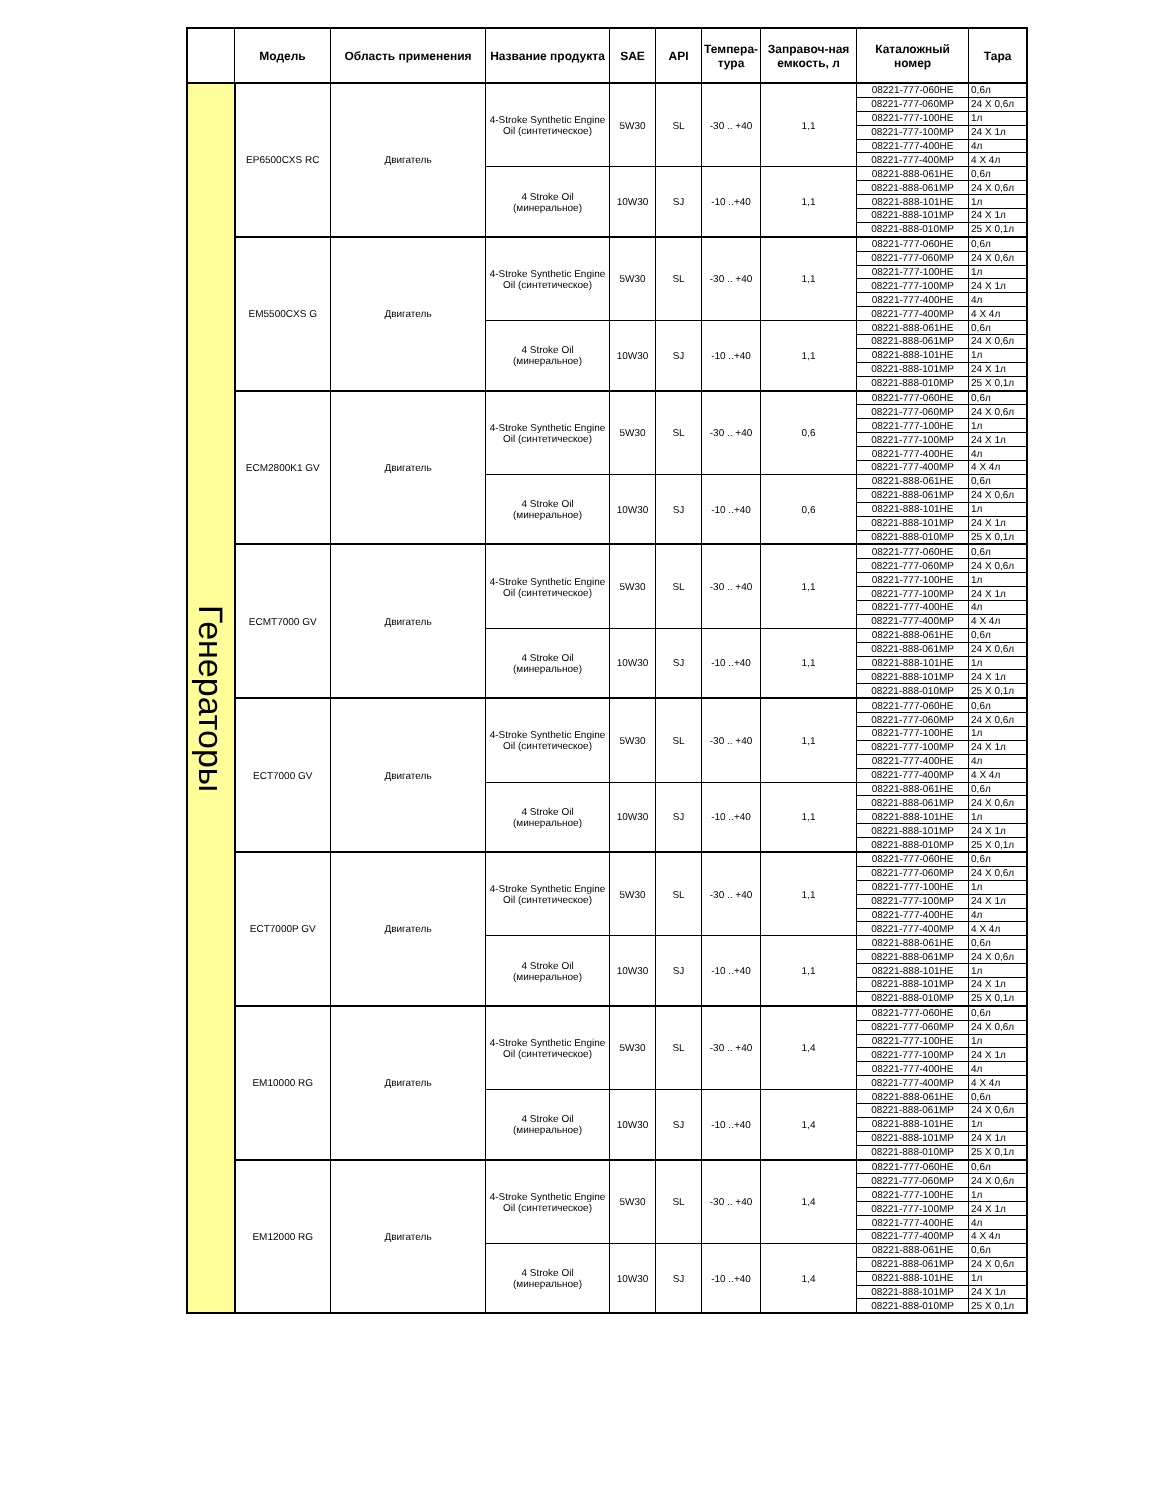| | Модель | Область применения | Название продукта | SAE | API | Темпера-тура | Заправоч-ная емкость, л | Каталожный номер | Тара |
| --- | --- | --- | --- | --- | --- | --- | --- | --- | --- |
| Генераторы | EP6500CXS RC | Двигатель | 4-Stroke Synthetic Engine Oil (синтетическое) | 5W30 | SL | -30 .. +40 | 1,1 | 08221-777-060HE | 0,6л |
| | | | | | | | | 08221-777-060MP | 24 X 0,6л |
| | | | | | | | | 08221-777-100HE | 1л |
| | | | | | | | | 08221-777-100MP | 24 X 1л |
| | | | | | | | | 08221-777-400HE | 4л |
| | | | | | | | | 08221-777-400MP | 4 X 4л |
| | | | 4 Stroke Oil (минеральное) | 10W30 | SJ | -10 ..+40 | 1,1 | 08221-888-061HE | 0,6л |
| | | | | | | | | 08221-888-061MP | 24 X 0,6л |
| | | | | | | | | 08221-888-101HE | 1л |
| | | | | | | | | 08221-888-101MP | 24 X 1л |
| | | | | | | | | 08221-888-010MP | 25 X 0,1л |
| | EM5500CXS G | Двигатель | 4-Stroke Synthetic Engine Oil (синтетическое) | 5W30 | SL | -30 .. +40 | 1,1 | 08221-777-060HE | 0,6л |
| | | | | | | | | 08221-777-060MP | 24 X 0,6л |
| | | | | | | | | 08221-777-100HE | 1л |
| | | | | | | | | 08221-777-100MP | 24 X 1л |
| | | | | | | | | 08221-777-400HE | 4л |
| | | | | | | | | 08221-777-400MP | 4 X 4л |
| | | | 4 Stroke Oil (минеральное) | 10W30 | SJ | -10 ..+40 | 1,1 | 08221-888-061HE | 0,6л |
| | | | | | | | | 08221-888-061MP | 24 X 0,6л |
| | | | | | | | | 08221-888-101HE | 1л |
| | | | | | | | | 08221-888-101MP | 24 X 1л |
| | | | | | | | | 08221-888-010MP | 25 X 0,1л |
| | ECM2800K1 GV | Двигатель | 4-Stroke Synthetic Engine Oil (синтетическое) | 5W30 | SL | -30 .. +40 | 0,6 | 08221-777-060HE | 0,6л |
| | | | | | | | | 08221-777-060MP | 24 X 0,6л |
| | | | | | | | | 08221-777-100HE | 1л |
| | | | | | | | | 08221-777-100MP | 24 X 1л |
| | | | | | | | | 08221-777-400HE | 4л |
| | | | | | | | | 08221-777-400MP | 4 X 4л |
| | | | 4 Stroke Oil (минеральное) | 10W30 | SJ | -10 ..+40 | 0,6 | 08221-888-061HE | 0,6л |
| | | | | | | | | 08221-888-061MP | 24 X 0,6л |
| | | | | | | | | 08221-888-101HE | 1л |
| | | | | | | | | 08221-888-101MP | 24 X 1л |
| | | | | | | | | 08221-888-010MP | 25 X 0,1л |
| | ECMT7000 GV | Двигатель | 4-Stroke Synthetic Engine Oil (синтетическое) | 5W30 | SL | -30 .. +40 | 1,1 | 08221-777-060HE | 0,6л |
| | | | | | | | | 08221-777-060MP | 24 X 0,6л |
| | | | | | | | | 08221-777-100HE | 1л |
| | | | | | | | | 08221-777-100MP | 24 X 1л |
| | | | | | | | | 08221-777-400HE | 4л |
| | | | | | | | | 08221-777-400MP | 4 X 4л |
| | | | 4 Stroke Oil (минеральное) | 10W30 | SJ | -10 ..+40 | 1,1 | 08221-888-061HE | 0,6л |
| | | | | | | | | 08221-888-061MP | 24 X 0,6л |
| | | | | | | | | 08221-888-101HE | 1л |
| | | | | | | | | 08221-888-101MP | 24 X 1л |
| | | | | | | | | 08221-888-010MP | 25 X 0,1л |
| | ECT7000 GV | Двигатель | 4-Stroke Synthetic Engine Oil (синтетическое) | 5W30 | SL | -30 .. +40 | 1,1 | 08221-777-060HE | 0,6л |
| | | | | | | | | 08221-777-060MP | 24 X 0,6л |
| | | | | | | | | 08221-777-100HE | 1л |
| | | | | | | | | 08221-777-100MP | 24 X 1л |
| | | | | | | | | 08221-777-400HE | 4л |
| | | | | | | | | 08221-777-400MP | 4 X 4л |
| | | | 4 Stroke Oil (минеральное) | 10W30 | SJ | -10 ..+40 | 1,1 | 08221-888-061HE | 0,6л |
| | | | | | | | | 08221-888-061MP | 24 X 0,6л |
| | | | | | | | | 08221-888-101HE | 1л |
| | | | | | | | | 08221-888-101MP | 24 X 1л |
| | | | | | | | | 08221-888-010MP | 25 X 0,1л |
| | ECT7000P GV | Двигатель | 4-Stroke Synthetic Engine Oil (синтетическое) | 5W30 | SL | -30 .. +40 | 1,1 | 08221-777-060HE | 0,6л |
| | | | | | | | | 08221-777-060MP | 24 X 0,6л |
| | | | | | | | | 08221-777-100HE | 1л |
| | | | | | | | | 08221-777-100MP | 24 X 1л |
| | | | | | | | | 08221-777-400HE | 4л |
| | | | | | | | | 08221-777-400MP | 4 X 4л |
| | | | 4 Stroke Oil (минеральное) | 10W30 | SJ | -10 ..+40 | 1,1 | 08221-888-061HE | 0,6л |
| | | | | | | | | 08221-888-061MP | 24 X 0,6л |
| | | | | | | | | 08221-888-101HE | 1л |
| | | | | | | | | 08221-888-101MP | 24 X 1л |
| | | | | | | | | 08221-888-010MP | 25 X 0,1л |
| | EM10000 RG | Двигатель | 4-Stroke Synthetic Engine Oil (синтетическое) | 5W30 | SL | -30 .. +40 | 1,4 | 08221-777-060HE | 0,6л |
| | | | | | | | | 08221-777-060MP | 24 X 0,6л |
| | | | | | | | | 08221-777-100HE | 1л |
| | | | | | | | | 08221-777-100MP | 24 X 1л |
| | | | | | | | | 08221-777-400HE | 4л |
| | | | | | | | | 08221-777-400MP | 4 X 4л |
| | | | 4 Stroke Oil (минеральное) | 10W30 | SJ | -10 ..+40 | 1,4 | 08221-888-061HE | 0,6л |
| | | | | | | | | 08221-888-061MP | 24 X 0,6л |
| | | | | | | | | 08221-888-101HE | 1л |
| | | | | | | | | 08221-888-101MP | 24 X 1л |
| | | | | | | | | 08221-888-010MP | 25 X 0,1л |
| | EM12000 RG | Двигатель | 4-Stroke Synthetic Engine Oil (синтетическое) | 5W30 | SL | -30 .. +40 | 1,4 | 08221-777-060HE | 0,6л |
| | | | | | | | | 08221-777-060MP | 24 X 0,6л |
| | | | | | | | | 08221-777-100HE | 1л |
| | | | | | | | | 08221-777-100MP | 24 X 1л |
| | | | | | | | | 08221-777-400HE | 4л |
| | | | | | | | | 08221-777-400MP | 4 X 4л |
| | | | 4 Stroke Oil (минеральное) | 10W30 | SJ | -10 ..+40 | 1,4 | 08221-888-061HE | 0,6л |
| | | | | | | | | 08221-888-061MP | 24 X 0,6л |
| | | | | | | | | 08221-888-101HE | 1л |
| | | | | | | | | 08221-888-101MP | 24 X 1л |
| | | | | | | | | 08221-888-010MP | 25 X 0,1л |